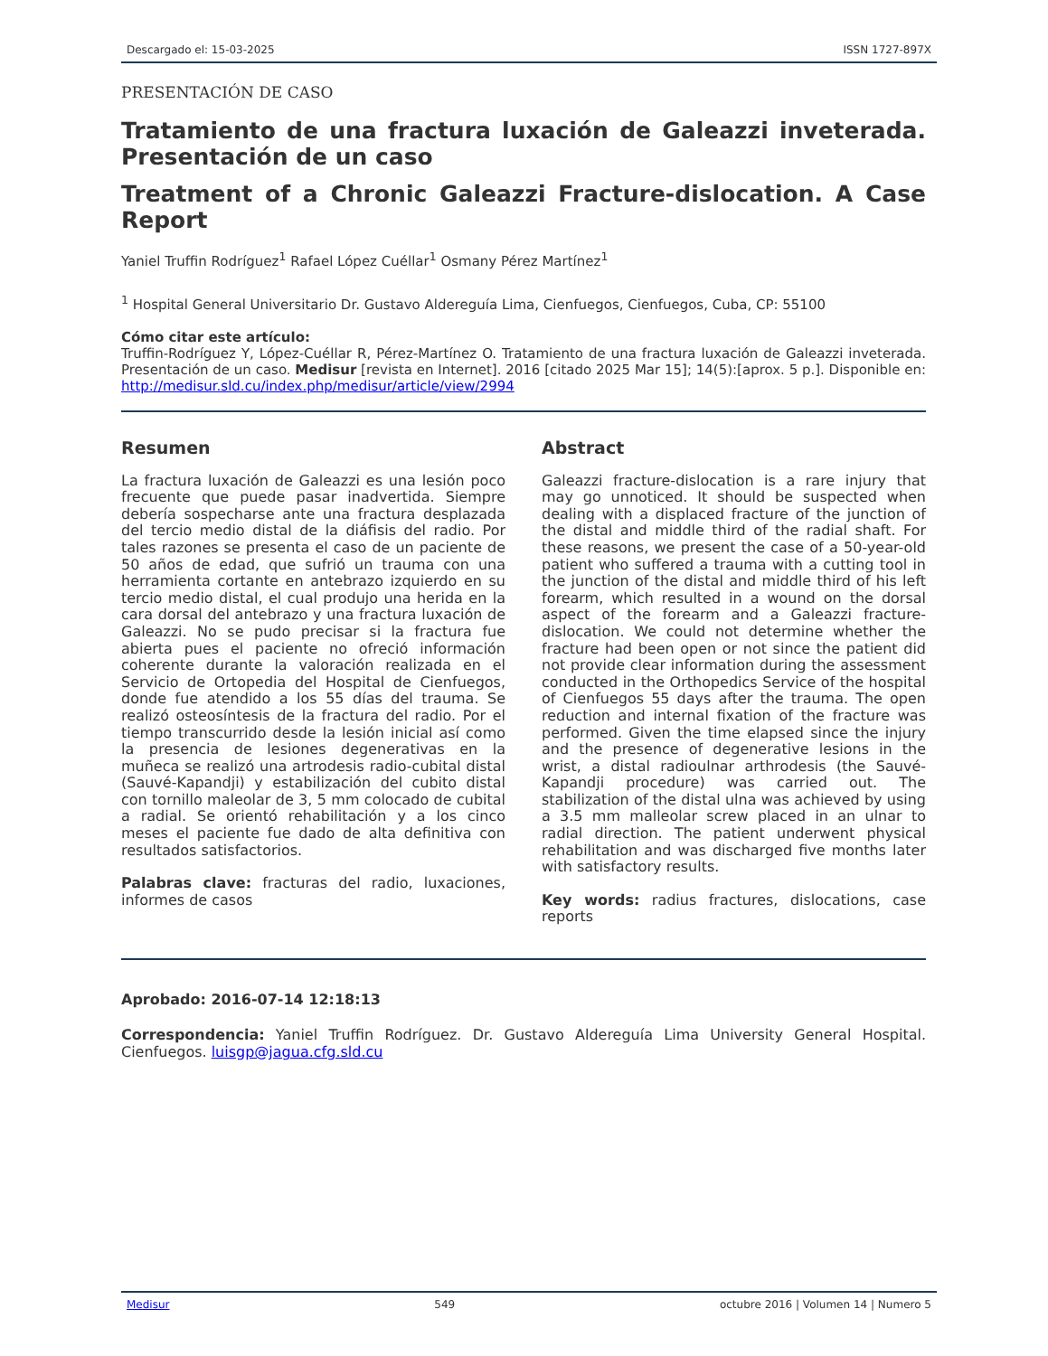Descargado el: 15-03-2025 ISSN 1727-897X
PRESENTACIÓN DE CASO
Tratamiento de una fractura luxación de Galeazzi inveterada. Presentación de un caso
Treatment of a Chronic Galeazzi Fracture-dislocation. A Case Report
Yaniel Truffin Rodríguez<sup>1</sup> Rafael López Cuéllar<sup>1</sup> Osmany Pérez Martínez<sup>1</sup>
<sup>1</sup> Hospital General Universitario Dr. Gustavo Aldereguía Lima, Cienfuegos, Cienfuegos, Cuba, CP: 55100
Cómo citar este artículo:
Truffin-Rodríguez Y, López-Cuéllar R, Pérez-Martínez O. Tratamiento de una fractura luxación de Galeazzi inveterada. Presentación de un caso. Medisur [revista en Internet]. 2016 [citado 2025 Mar 15]; 14(5):[aprox. 5 p.]. Disponible en: http://medisur.sld.cu/index.php/medisur/article/view/2994
Resumen
La fractura luxación de Galeazzi es una lesión poco frecuente que puede pasar inadvertida. Siempre debería sospecharse ante una fractura desplazada del tercio medio distal de la diáfisis del radio. Por tales razones se presenta el caso de un paciente de 50 años de edad, que sufrió un trauma con una herramienta cortante en antebrazo izquierdo en su tercio medio distal, el cual produjo una herida en la cara dorsal del antebrazo y una fractura luxación de Galeazzi. No se pudo precisar si la fractura fue abierta pues el paciente no ofreció información coherente durante la valoración realizada en el Servicio de Ortopedia del Hospital de Cienfuegos, donde fue atendido a los 55 días del trauma. Se realizó osteosíntesis de la fractura del radio. Por el tiempo transcurrido desde la lesión inicial así como la presencia de lesiones degenerativas en la muñeca se realizó una artrodesis radio-cubital distal (Sauvé-Kapandji) y estabilización del cubito distal con tornillo maleolar de 3, 5 mm colocado de cubital a radial. Se orientó rehabilitación y a los cinco meses el paciente fue dado de alta definitiva con resultados satisfactorios.
Palabras clave: fracturas del radio, luxaciones, informes de casos
Abstract
Galeazzi fracture-dislocation is a rare injury that may go unnoticed. It should be suspected when dealing with a displaced fracture of the junction of the distal and middle third of the radial shaft. For these reasons, we present the case of a 50-year-old patient who suffered a trauma with a cutting tool in the junction of the distal and middle third of his left forearm, which resulted in a wound on the dorsal aspect of the forearm and a Galeazzi fracture-dislocation. We could not determine whether the fracture had been open or not since the patient did not provide clear information during the assessment conducted in the Orthopedics Service of the hospital of Cienfuegos 55 days after the trauma. The open reduction and internal fixation of the fracture was performed. Given the time elapsed since the injury and the presence of degenerative lesions in the wrist, a distal radioulnar arthrodesis (the Sauvé-Kapandji procedure) was carried out. The stabilization of the distal ulna was achieved by using a 3.5 mm malleolar screw placed in an ulnar to radial direction. The patient underwent physical rehabilitation and was discharged five months later with satisfactory results.
Key words: radius fractures, dislocations, case reports
Aprobado: 2016-07-14 12:18:13
Correspondencia: Yaniel Truffin Rodríguez. Dr. Gustavo Aldereguía Lima University General Hospital. Cienfuegos. luisgp@jagua.cfg.sld.cu
Medisur 549 octubre 2016 | Volumen 14 | Numero 5